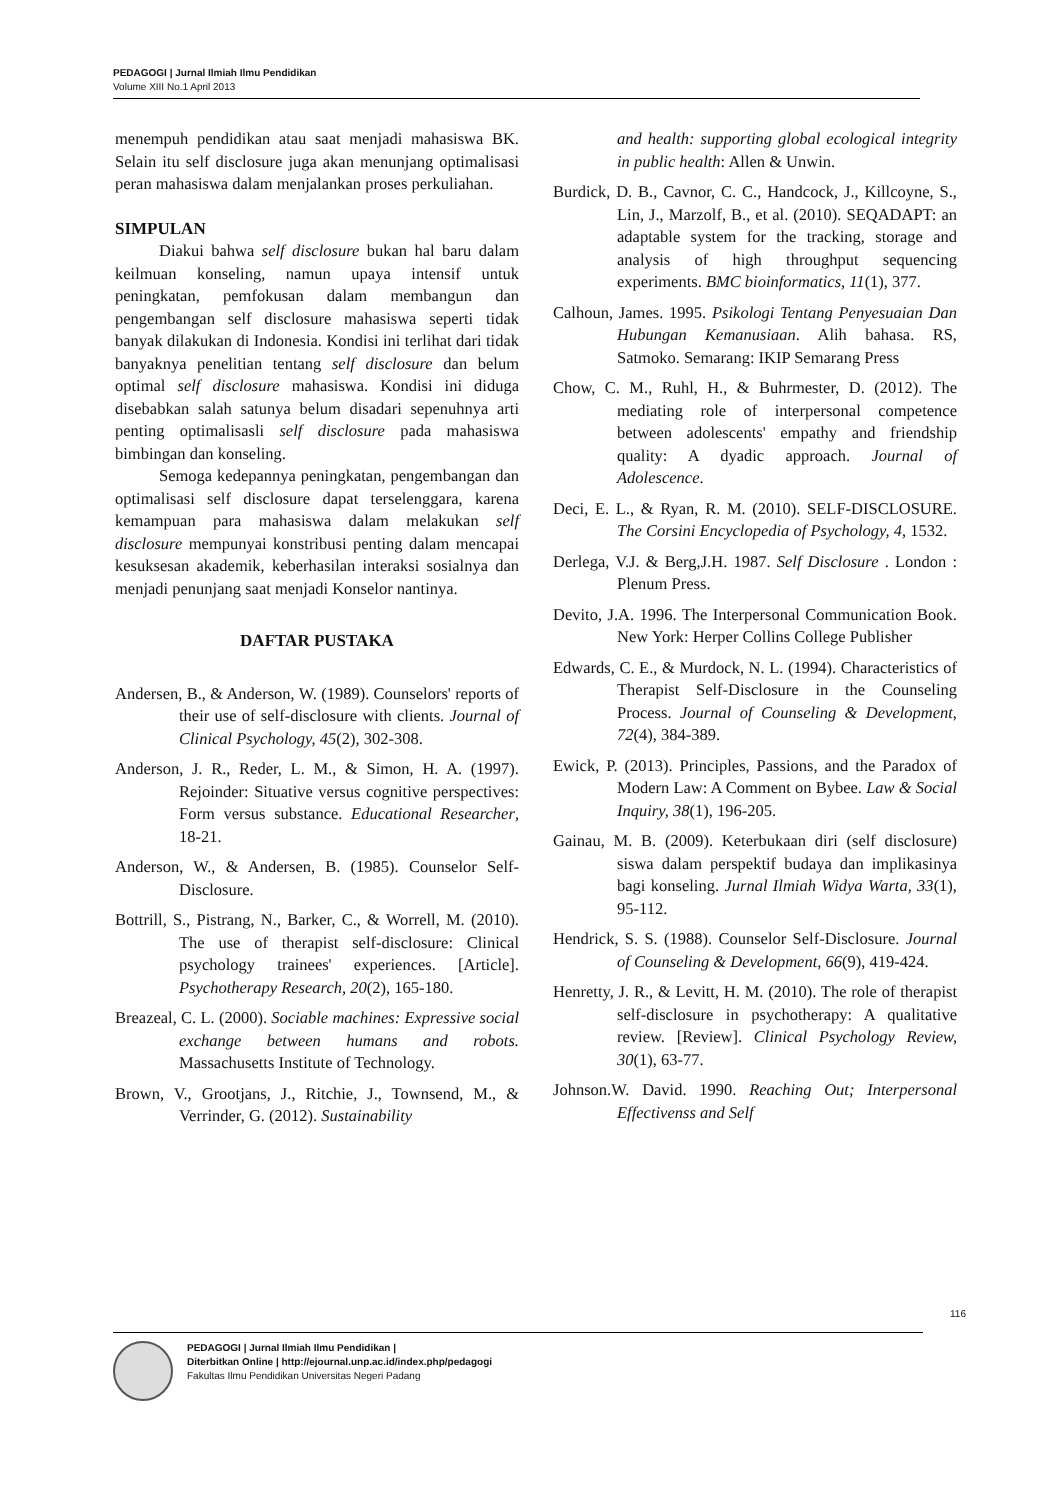PEDAGOGI | Jurnal Ilmiah Ilmu Pendidikan
Volume XIII No.1 April 2013
menempuh pendidikan atau saat menjadi mahasiswa BK. Selain itu self disclosure juga akan menunjang optimalisasi peran mahasiswa dalam menjalankan proses perkuliahan.
SIMPULAN
Diakui bahwa self disclosure bukan hal baru dalam keilmuan konseling, namun upaya intensif untuk peningkatan, pemfokusan dalam membangun dan pengembangan self disclosure mahasiswa seperti tidak banyak dilakukan di Indonesia. Kondisi ini terlihat dari tidak banyaknya penelitian tentang self disclosure dan belum optimal self disclosure mahasiswa. Kondisi ini diduga disebabkan salah satunya belum disadari sepenuhnya arti penting optimalisasli self disclosure pada mahasiswa bimbingan dan konseling.
Semoga kedepannya peningkatan, pengembangan dan optimalisasi self disclosure dapat terselenggara, karena kemampuan para mahasiswa dalam melakukan self disclosure mempunyai konstribusi penting dalam mencapai kesuksesan akademik, keberhasilan interaksi sosialnya dan menjadi penunjang saat menjadi Konselor nantinya.
DAFTAR PUSTAKA
Andersen, B., & Anderson, W. (1989). Counselors' reports of their use of self-disclosure with clients. Journal of Clinical Psychology, 45(2), 302-308.
Anderson, J. R., Reder, L. M., & Simon, H. A. (1997). Rejoinder: Situative versus cognitive perspectives: Form versus substance. Educational Researcher, 18-21.
Anderson, W., & Andersen, B. (1985). Counselor Self-Disclosure.
Bottrill, S., Pistrang, N., Barker, C., & Worrell, M. (2010). The use of therapist self-disclosure: Clinical psychology trainees' experiences. [Article]. Psychotherapy Research, 20(2), 165-180.
Breazeal, C. L. (2000). Sociable machines: Expressive social exchange between humans and robots. Massachusetts Institute of Technology.
Brown, V., Grootjans, J., Ritchie, J., Townsend, M., & Verrinder, G. (2012). Sustainability
and health: supporting global ecological integrity in public health: Allen & Unwin.
Burdick, D. B., Cavnor, C. C., Handcock, J., Killcoyne, S., Lin, J., Marzolf, B., et al. (2010). SEQADAPT: an adaptable system for the tracking, storage and analysis of high throughput sequencing experiments. BMC bioinformatics, 11(1), 377.
Calhoun, James. 1995. Psikologi Tentang Penyesuaian Dan Hubungan Kemanusiaan. Alih bahasa. RS, Satmoko. Semarang: IKIP Semarang Press
Chow, C. M., Ruhl, H., & Buhrmester, D. (2012). The mediating role of interpersonal competence between adolescents' empathy and friendship quality: A dyadic approach. Journal of Adolescence.
Deci, E. L., & Ryan, R. M. (2010). SELF-DISCLOSURE. The Corsini Encyclopedia of Psychology, 4, 1532.
Derlega, V.J. & Berg,J.H. 1987. Self Disclosure . London : Plenum Press.
Devito, J.A. 1996. The Interpersonal Communication Book. New York: Herper Collins College Publisher
Edwards, C. E., & Murdock, N. L. (1994). Characteristics of Therapist Self-Disclosure in the Counseling Process. Journal of Counseling & Development, 72(4), 384-389.
Ewick, P. (2013). Principles, Passions, and the Paradox of Modern Law: A Comment on Bybee. Law & Social Inquiry, 38(1), 196-205.
Gainau, M. B. (2009). Keterbukaan diri (self disclosure) siswa dalam perspektif budaya dan implikasinya bagi konseling. Jurnal Ilmiah Widya Warta, 33(1), 95-112.
Hendrick, S. S. (1988). Counselor Self-Disclosure. Journal of Counseling & Development, 66(9), 419-424.
Henretty, J. R., & Levitt, H. M. (2010). The role of therapist self-disclosure in psychotherapy: A qualitative review. [Review]. Clinical Psychology Review, 30(1), 63-77.
Johnson.W. David. 1990. Reaching Out; Interpersonal Effectivenss and Self
116
PEDAGOGI | Jurnal Ilmiah Ilmu Pendidikan |
Diterbitkan Online | http://ejournal.unp.ac.id/index.php/pedagogi
Fakultas Ilmu Pendidikan Universitas Negeri Padang